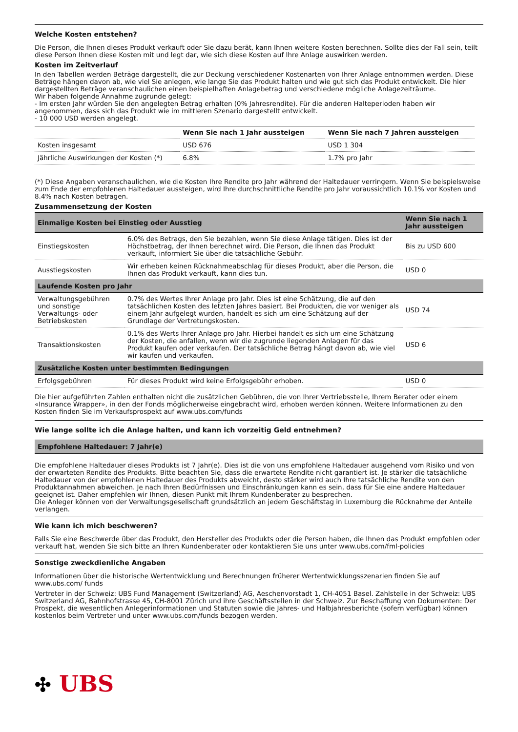Welche Kosten entstehen?
Die Person, die Ihnen dieses Produkt verkauft oder Sie dazu berät, kann Ihnen weitere Kosten berechnen. Sollte dies der Fall sein, teilt diese Person Ihnen diese Kosten mit und legt dar, wie sich diese Kosten auf Ihre Anlage auswirken werden.
Kosten im Zeitverlauf
In den Tabellen werden Beträge dargestellt, die zur Deckung verschiedener Kostenarten von Ihrer Anlage entnommen werden. Diese Beträge hängen davon ab, wie viel Sie anlegen, wie lange Sie das Produkt halten und wie gut sich das Produkt entwickelt. Die hier dargestellten Beträge veranschaulichen einen beispielhaften Anlagebetrag und verschiedene mögliche Anlagezeiträume.
Wir haben folgende Annahme zugrunde gelegt:
- Im ersten Jahr würden Sie den angelegten Betrag erhalten (0% Jahresrendite). Für die anderen Halteperioden haben wir angenommen, dass sich das Produkt wie im mittleren Szenario dargestellt entwickelt.
- 10 000 USD werden angelegt.
| | Wenn Sie nach 1 Jahr aussteigen | Wenn Sie nach 7 Jahren aussteigen |
| --- | --- | --- |
| Kosten insgesamt | USD 676 | USD 1 304 |
| Jährliche Auswirkungen der Kosten (*) | 6.8% | 1.7% pro Jahr |
(*) Diese Angaben veranschaulichen, wie die Kosten Ihre Rendite pro Jahr während der Haltedauer verringern. Wenn Sie beispielsweise zum Ende der empfohlenen Haltedauer aussteigen, wird Ihre durchschnittliche Rendite pro Jahr voraussichtlich 10.1% vor Kosten und 8.4% nach Kosten betragen.
Zusammensetzung der Kosten
| Einmalige Kosten bei Einstieg oder Ausstieg | | Wenn Sie nach 1 Jahr aussteigen |
| --- | --- | --- |
| Einstiegskosten | 6.0% des Betrags, den Sie bezahlen, wenn Sie diese Anlage tätigen. Dies ist der Höchstbetrag, der Ihnen berechnet wird. Die Person, die Ihnen das Produkt verkauft, informiert Sie über die tatsächliche Gebühr. | Bis zu USD 600 |
| Ausstiegskosten | Wir erheben keinen Rücknahmeabschlag für dieses Produkt, aber die Person, die Ihnen das Produkt verkauft, kann dies tun. | USD 0 |
| Laufende Kosten pro Jahr | | |
| Verwaltungsgebühren und sonstige Verwaltungs- oder Betriebskosten | 0.7% des Wertes Ihrer Anlage pro Jahr. Dies ist eine Schätzung, die auf den tatsächlichen Kosten des letzten Jahres basiert. Bei Produkten, die vor weniger als einem Jahr aufgelegt wurden, handelt es sich um eine Schätzung auf der Grundlage der Vertretungskosten. | USD 74 |
| Transaktionskosten | 0.1% des Werts Ihrer Anlage pro Jahr. Hierbei handelt es sich um eine Schätzung der Kosten, die anfallen, wenn wir die zugrunde liegenden Anlagen für das Produkt kaufen oder verkaufen. Der tatsächliche Betrag hängt davon ab, wie viel wir kaufen und verkaufen. | USD 6 |
| Zusätzliche Kosten unter bestimmten Bedingungen | | |
| Erfolgsgebühren | Für dieses Produkt wird keine Erfolgsgebühr erhoben. | USD 0 |
Die hier aufgeführten Zahlen enthalten nicht die zusätzlichen Gebühren, die von Ihrer Vertriebsstelle, Ihrem Berater oder einem «Insurance Wrapper», in den der Fonds möglicherweise eingebracht wird, erhoben werden können. Weitere Informationen zu den Kosten finden Sie im Verkaufsprospekt auf www.ubs.com/funds
Wie lange sollte ich die Anlage halten, und kann ich vorzeitig Geld entnehmen?
Empfohlene Haltedauer: 7 Jahr(e)
Die empfohlene Haltedauer dieses Produkts ist 7 Jahr(e). Dies ist die von uns empfohlene Haltedauer ausgehend vom Risiko und von der erwarteten Rendite des Produkts. Bitte beachten Sie, dass die erwartete Rendite nicht garantiert ist. Je stärker die tatsächliche Haltedauer von der empfohlenen Haltedauer des Produkts abweicht, desto stärker wird auch Ihre tatsächliche Rendite von den Produktannahmen abweichen. Je nach Ihren Bedürfnissen und Einschränkungen kann es sein, dass für Sie eine andere Haltedauer geeignet ist. Daher empfehlen wir Ihnen, diesen Punkt mit Ihrem Kundenberater zu besprechen.
Die Anleger können von der Verwaltungsgesellschaft grundsätzlich an jedem Geschäftstag in Luxemburg die Rücknahme der Anteile verlangen.
Wie kann ich mich beschweren?
Falls Sie eine Beschwerde über das Produkt, den Hersteller des Produkts oder die Person haben, die Ihnen das Produkt empfohlen oder verkauft hat, wenden Sie sich bitte an Ihren Kundenberater oder kontaktieren Sie uns unter www.ubs.com/fml-policies
Sonstige zweckdienliche Angaben
Informationen über die historische Wertentwicklung und Berechnungen früherer Wertentwicklungsszenarien finden Sie auf www.ubs.com/ funds
Vertreter in der Schweiz: UBS Fund Management (Switzerland) AG, Aeschenvorstadt 1, CH-4051 Basel. Zahlstelle in der Schweiz: UBS Switzerland AG, Bahnhofstrasse 45, CH-8001 Zürich und ihre Geschäftsstellen in der Schweiz. Zur Beschaffung von Dokumenten: Der Prospekt, die wesentlichen Anlegerinformationen und Statuten sowie die Jahres- und Halbjahresberichte (sofern verfügbar) können kostenlos beim Vertreter und unter www.ubs.com/funds bezogen werden.
✣ UBS